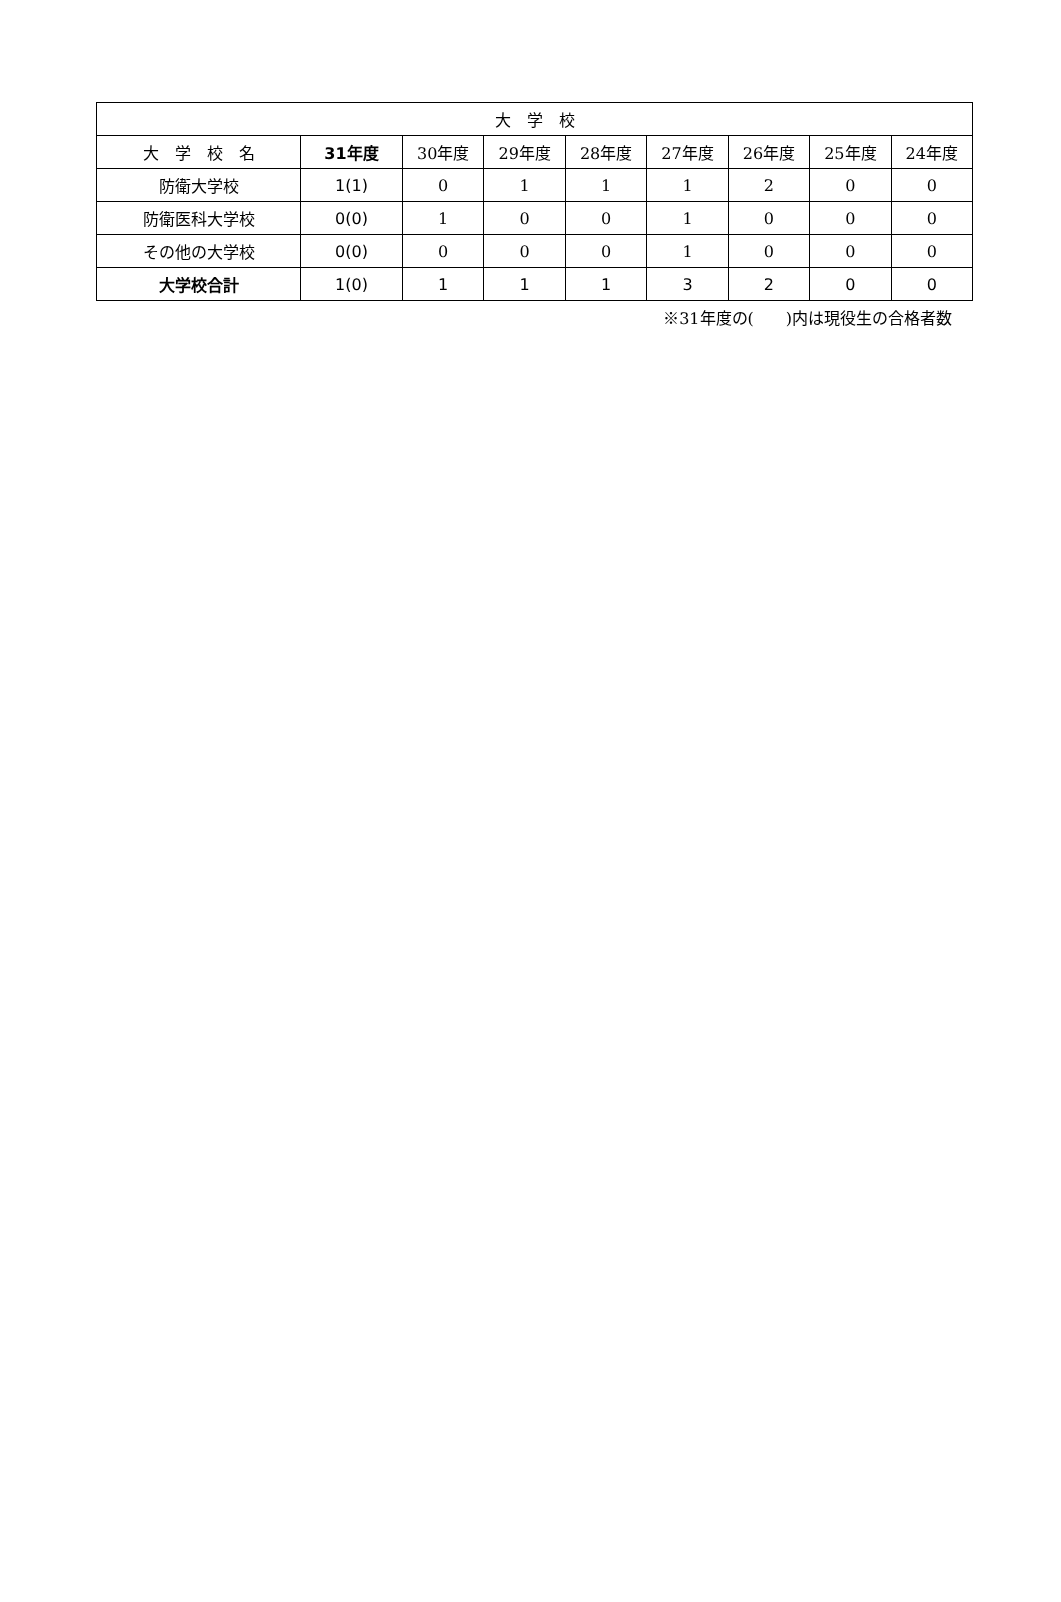| 大 学 校 | | | | | | | | |
| --- | --- | --- | --- | --- | --- | --- | --- | --- |
| 大 学 校 名 | 31年度 | 30年度 | 29年度 | 28年度 | 27年度 | 26年度 | 25年度 | 24年度 |
| 防衛大学校 | 1(1) | 0 | 1 | 1 | 1 | 2 | 0 | 0 |
| 防衛医科大学校 | 0(0) | 1 | 0 | 0 | 1 | 0 | 0 | 0 |
| その他の大学校 | 0(0) | 0 | 0 | 0 | 1 | 0 | 0 | 0 |
| 大学校合計 | 1(0) | 1 | 1 | 1 | 3 | 2 | 0 | 0 |
※31年度の(　　)内は現役生の合格者数